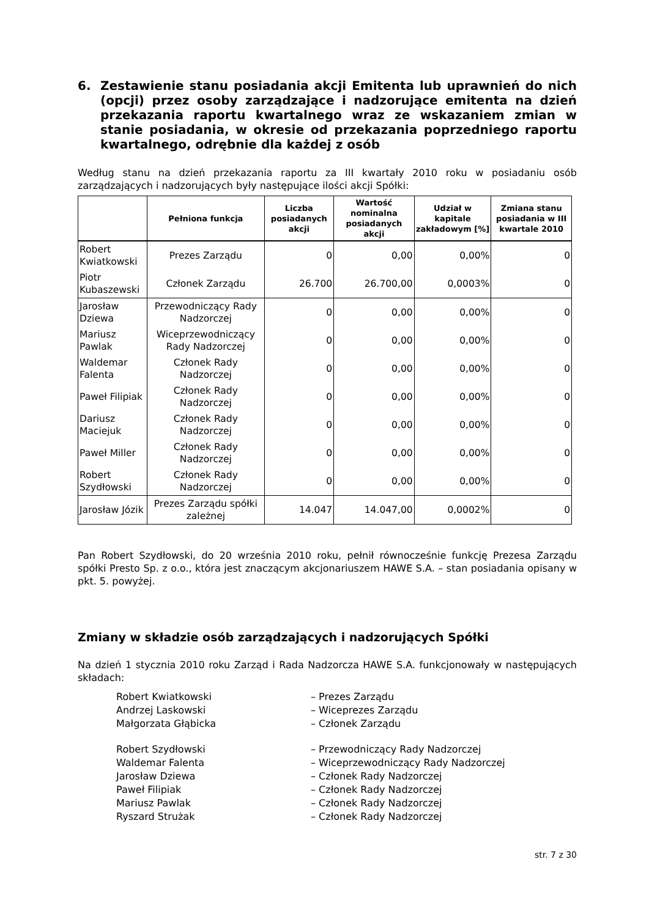6. Zestawienie stanu posiadania akcji Emitenta lub uprawnień do nich (opcji) przez osoby zarządzające i nadzorujące emitenta na dzień przekazania raportu kwartalnego wraz ze wskazaniem zmian w stanie posiadania, w okresie od przekazania poprzedniego raportu kwartalnego, odrębnie dla każdej z osób
Według stanu na dzień przekazania raportu za III kwartały 2010 roku w posiadaniu osób zarządzających i nadzorujących były następujące ilości akcji Spółki:
| | Pełniona funkcja | Liczba posiadanych akcji | Wartość nominalna posiadanych akcji | Udział w kapitale zakładowym [%] | Zmiana stanu posiadania w III kwartale 2010 |
| --- | --- | --- | --- | --- | --- |
| Robert Kwiatkowski | Prezes Zarządu | 0 | 0,00 | 0,00% | 0 |
| Piotr Kubaszewski | Członek Zarządu | 26.700 | 26.700,00 | 0,0003% | 0 |
| Jarosław Dziewa | Przewodniczący Rady Nadzorczej | 0 | 0,00 | 0,00% | 0 |
| Mariusz Pawlak | Wiceprzewodniczący Rady Nadzorczej | 0 | 0,00 | 0,00% | 0 |
| Waldemar Falenta | Członek Rady Nadzorczej | 0 | 0,00 | 0,00% | 0 |
| Paweł Filipiak | Członek Rady Nadzorczej | 0 | 0,00 | 0,00% | 0 |
| Dariusz Maciejuk | Członek Rady Nadzorczej | 0 | 0,00 | 0,00% | 0 |
| Paweł Miller | Członek Rady Nadzorczej | 0 | 0,00 | 0,00% | 0 |
| Robert Szydłowski | Członek Rady Nadzorczej | 0 | 0,00 | 0,00% | 0 |
| Jarosław Józik | Prezes Zarządu spółki zależnej | 14.047 | 14.047,00 | 0,0002% | 0 |
Pan Robert Szydłowski, do 20 września 2010 roku, pełnił równocześnie funkcję Prezesa Zarządu spółki Presto Sp. z o.o., która jest znaczącym akcjonariuszem HAWE S.A. – stan posiadania opisany w pkt. 5. powyżej.
Zmiany w składzie osób zarządzających i nadzorujących Spółki
Na dzień 1 stycznia 2010 roku Zarząd i Rada Nadzorcza HAWE S.A. funkcjonowały w następujących składach:
Robert Kwiatkowski – Prezes Zarządu
Andrzej Laskowski – Wiceprezes Zarządu
Małgorzata Głąbicka – Członek Zarządu
Robert Szydłowski – Przewodniczący Rady Nadzorczej
Waldemar Falenta – Wiceprzewodniczący Rady Nadzorczej
Jarosław Dziewa – Członek Rady Nadzorczej
Paweł Filipiak – Członek Rady Nadzorczej
Mariusz Pawlak – Członek Rady Nadzorczej
Ryszard Strużak – Członek Rady Nadzorczej
str. 7 z 30